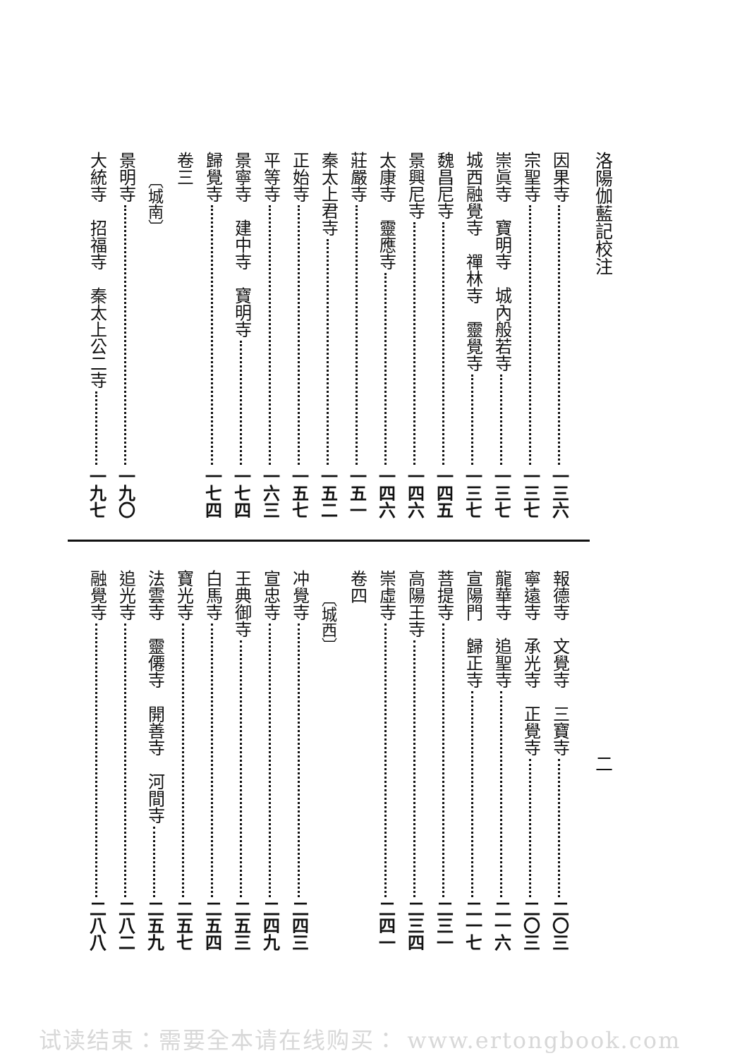洛陽伽藍記校注 二
因果寺 一三六
宗聖寺 一三七
崇眞寺　寶明寺　城內般若寺 一三七
城西融覺寺　禪林寺　靈覺寺 一三七
魏昌尼寺 一四五
景興尼寺 一四六
太康寺　靈應寺 一四六
莊嚴寺 一五一
秦太上君寺 一五二
正始寺 一五七
平等寺 一六三
景寧寺　建中寺　寶明寺 一七四
歸覺寺 一七四
卷三
〔城南〕
景明寺 一九〇
大統寺　招福寺　秦太上公二寺 一九七
報德寺　文覺寺　三寶寺 二〇三
寧遠寺　承光寺　正覺寺 二〇三
龍華寺　追聖寺 二一六
宣陽門　歸正寺 二一七
菩提寺 二三一
高陽王寺 二三四
崇虛寺 二四一
卷四
〔城西〕
冲覺寺 二四三
宣忠寺 二四九
王典御寺 二五三
白馬寺 二五四
寶光寺 二五七
法雲寺　靈僊寺　開善寺　河間寺 二五九
追光寺 二八二
融覺寺 二八八
试读结束：需要全本请在线购买： www.ertongbook.com